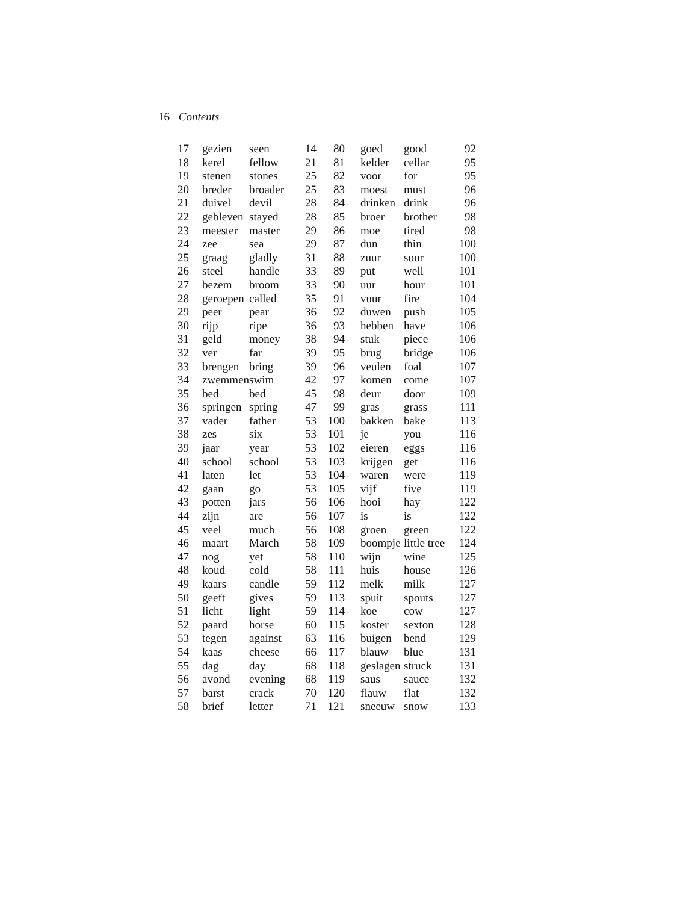16 Contents
| 17 | gezien | seen | 14 | 80 | goed | good | 92 |
| 18 | kerel | fellow | 21 | 81 | kelder | cellar | 95 |
| 19 | stenen | stones | 25 | 82 | voor | for | 95 |
| 20 | breder | broader | 25 | 83 | moest | must | 96 |
| 21 | duivel | devil | 28 | 84 | drinken | drink | 96 |
| 22 | gebleven | stayed | 28 | 85 | broer | brother | 98 |
| 23 | meester | master | 29 | 86 | moe | tired | 98 |
| 24 | zee | sea | 29 | 87 | dun | thin | 100 |
| 25 | graag | gladly | 31 | 88 | zuur | sour | 100 |
| 26 | steel | handle | 33 | 89 | put | well | 101 |
| 27 | bezem | broom | 33 | 90 | uur | hour | 101 |
| 28 | geroepen | called | 35 | 91 | vuur | fire | 104 |
| 29 | peer | pear | 36 | 92 | duwen | push | 105 |
| 30 | rijp | ripe | 36 | 93 | hebben | have | 106 |
| 31 | geld | money | 38 | 94 | stuk | piece | 106 |
| 32 | ver | far | 39 | 95 | brug | bridge | 106 |
| 33 | brengen | bring | 39 | 96 | veulen | foal | 107 |
| 34 | zwemmen | swim | 42 | 97 | komen | come | 107 |
| 35 | bed | bed | 45 | 98 | deur | door | 109 |
| 36 | springen | spring | 47 | 99 | gras | grass | 111 |
| 37 | vader | father | 53 | 100 | bakken | bake | 113 |
| 38 | zes | six | 53 | 101 | je | you | 116 |
| 39 | jaar | year | 53 | 102 | eieren | eggs | 116 |
| 40 | school | school | 53 | 103 | krijgen | get | 116 |
| 41 | laten | let | 53 | 104 | waren | were | 119 |
| 42 | gaan | go | 53 | 105 | vijf | five | 119 |
| 43 | potten | jars | 56 | 106 | hooi | hay | 122 |
| 44 | zijn | are | 56 | 107 | is | is | 122 |
| 45 | veel | much | 56 | 108 | groen | green | 122 |
| 46 | maart | March | 58 | 109 | boompje | little tree | 124 |
| 47 | nog | yet | 58 | 110 | wijn | wine | 125 |
| 48 | koud | cold | 58 | 111 | huis | house | 126 |
| 49 | kaars | candle | 59 | 112 | melk | milk | 127 |
| 50 | geeft | gives | 59 | 113 | spuit | spouts | 127 |
| 51 | licht | light | 59 | 114 | koe | cow | 127 |
| 52 | paard | horse | 60 | 115 | koster | sexton | 128 |
| 53 | tegen | against | 63 | 116 | buigen | bend | 129 |
| 54 | kaas | cheese | 66 | 117 | blauw | blue | 131 |
| 55 | dag | day | 68 | 118 | geslagen | struck | 131 |
| 56 | avond | evening | 68 | 119 | saus | sauce | 132 |
| 57 | barst | crack | 70 | 120 | flauw | flat | 132 |
| 58 | brief | letter | 71 | 121 | sneeuw | snow | 133 |